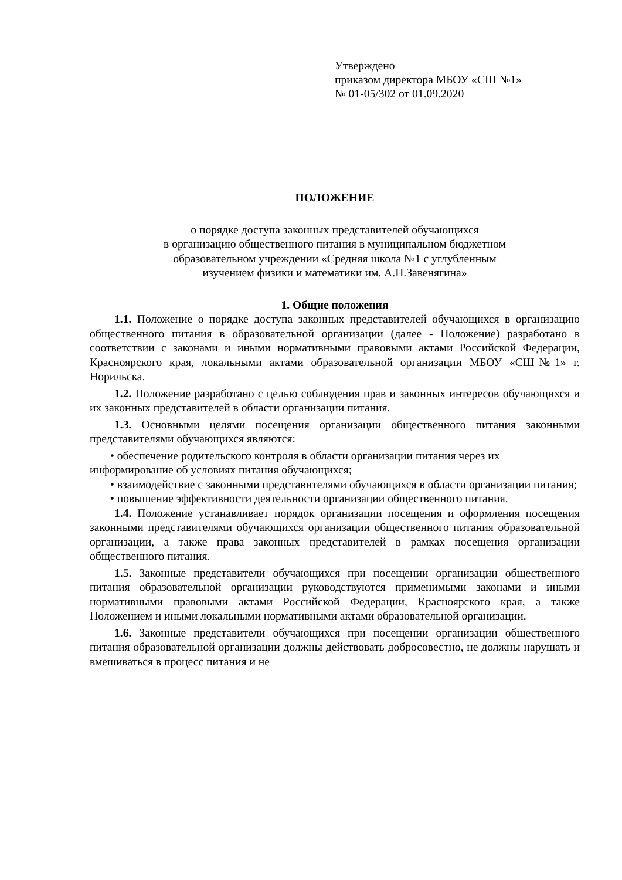Утверждено
приказом директора МБОУ «СШ №1»
№ 01-05/302 от 01.09.2020
ПОЛОЖЕНИЕ
о порядке доступа законных представителей обучающихся
в организацию общественного питания в муниципальном бюджетном
образовательном учреждении «Средняя школа №1 с углубленным
изучением физики и математики им. А.П.Завенягина»
1. Общие положения
1.1. Положение о порядке доступа законных представителей обучающихся в организацию общественного питания в образовательной организации (далее - Положение) разработано в соответствии с законами и иными нормативными правовыми актами Российской Федерации, Красноярского края, локальными актами образовательной организации МБОУ «СШ№1» г. Норильска.
1.2. Положение разработано с целью соблюдения прав и законных интересов обучающихся и их законных представителей в области организации питания.
1.3. Основными целями посещения организации общественного питания законными представителями обучающихся являются:
• обеспечение родительского контроля в области организации питания через их информирование об условиях питания обучающихся;
• взаимодействие с законными представителями обучающихся в области организации питания;
• повышение эффективности деятельности организации общественного питания.
1.4. Положение устанавливает порядок организации посещения и оформления посещения законными представителями обучающихся организации общественного питания образовательной организации, а также права законных представителей в рамках посещения организации общественного питания.
1.5. Законные представители обучающихся при посещении организации общественного питания образовательной организации руководствуются применимыми законами и иными нормативными правовыми актами Российской Федерации, Красноярского края, а также Положением и иными локальными нормативными актами образовательной организации.
1.6. Законные представители обучающихся при посещении организации общественного питания образовательной организации должны действовать добросовестно, не должны нарушать и вмешиваться в процесс питания и не